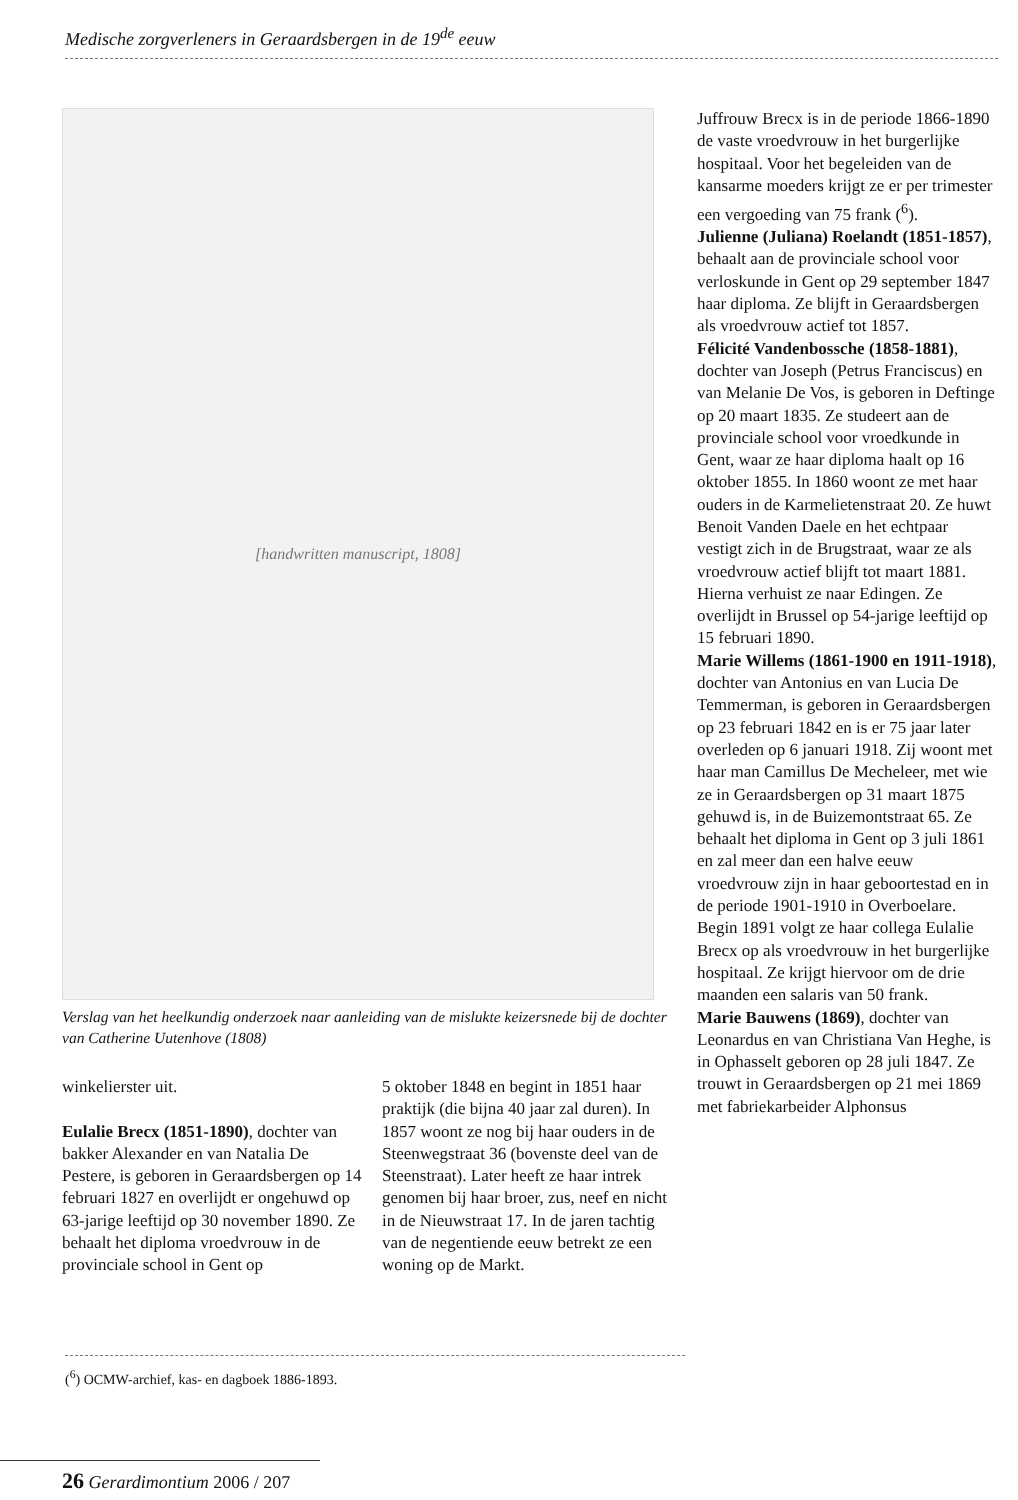Medische zorgverleners in Geraardsbergen in de 19<sup>de</sup> eeuw
[handwritten manuscript, 1808]
Verslag van het heelkundig onderzoek naar aanleiding van de mislukte keizersnede bij de dochter van Catherine Uutenhove (1808)
winkelierster uit.
Eulalie Brecx (1851-1890), dochter van bakker Alexander en van Natalia De Pestere, is geboren in Geraardsbergen op 14 februari 1827 en overlijdt er ongehuwd op 63-jarige leeftijd op 30 november 1890. Ze behaalt het diploma vroedvrouw in de provinciale school in Gent op
5 oktober 1848 en begint in 1851 haar praktijk (die bijna 40 jaar zal duren). In 1857 woont ze nog bij haar ouders in de Steenwegstraat 36 (bovenste deel van de Steenstraat). Later heeft ze haar intrek genomen bij haar broer, zus, neef en nicht in de Nieuwstraat 17. In de jaren tachtig van de negentiende eeuw betrekt ze een woning op de Markt.
Juffrouw Brecx is in de periode 1866-1890 de vaste vroedvrouw in het burgerlijke hospitaal. Voor het begeleiden van de kansarme moeders krijgt ze er per trimester een vergoeding van 75 frank (<sup>6</sup>).
Julienne (Juliana) Roelandt (1851-1857), behaalt aan de provinciale school voor verloskunde in Gent op 29 september 1847 haar diploma. Ze blijft in Geraardsbergen als vroedvrouw actief tot 1857.
Félicité Vandenbossche (1858-1881), dochter van Joseph (Petrus Franciscus) en van Melanie De Vos, is geboren in Deftinge op 20 maart 1835. Ze studeert aan de provinciale school voor vroedkunde in Gent, waar ze haar diploma haalt op 16 oktober 1855. In 1860 woont ze met haar ouders in de Karmelietenstraat 20. Ze huwt Benoit Vanden Daele en het echtpaar vestigt zich in de Brugstraat, waar ze als vroedvrouw actief blijft tot maart 1881. Hierna verhuist ze naar Edingen. Ze overlijdt in Brussel op 54-jarige leeftijd op 15 februari 1890.
Marie Willems (1861-1900 en 1911-1918), dochter van Antonius en van Lucia De Temmerman, is geboren in Geraardsbergen op 23 februari 1842 en is er 75 jaar later overleden op 6 januari 1918. Zij woont met haar man Camillus De Mecheleer, met wie ze in Geraardsbergen op 31 maart 1875 gehuwd is, in de Buizemontstraat 65. Ze behaalt het diploma in Gent op 3 juli 1861 en zal meer dan een halve eeuw vroedvrouw zijn in haar geboortestad en in de periode 1901-1910 in Overboelare. Begin 1891 volgt ze haar collega Eulalie Brecx op als vroedvrouw in het burgerlijke hospitaal. Ze krijgt hiervoor om de drie maanden een salaris van 50 frank.
Marie Bauwens (1869), dochter van Leonardus en van Christiana Van Heghe, is in Ophasselt geboren op 28 juli 1847. Ze trouwt in Geraardsbergen op 21 mei 1869 met fabriekarbeider Alphonsus
(<sup>6</sup>) OCMW-archief, kas- en dagboek 1886-1893.
26 Gerardimontium 2006 / 207